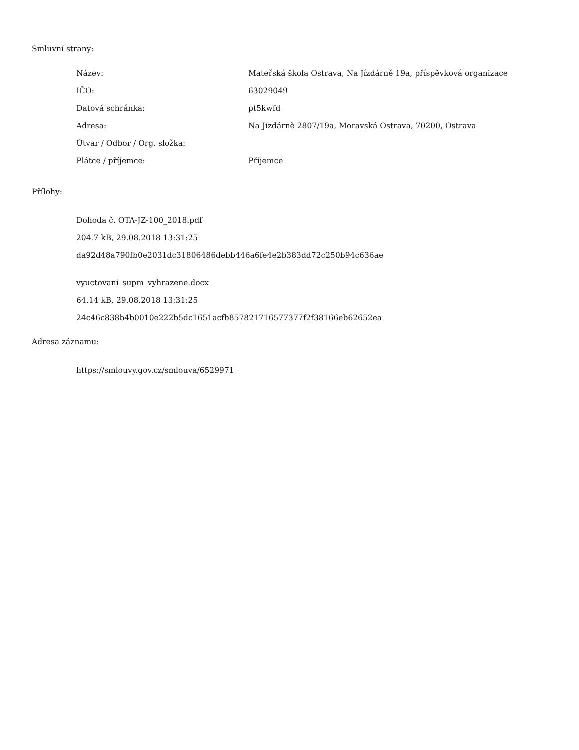Smluvní strany:
| Název: | Mateřská škola Ostrava, Na Jízdárně 19a, příspěvková organizace |
| IČO: | 63029049 |
| Datová schránka: | pt5kwfd |
| Adresa: | Na Jízdárně 2807/19a, Moravská Ostrava, 70200, Ostrava |
| Útvar / Odbor / Org. složka: | |
| Plátce / příjemce: | Příjemce |
Přílohy:
Dohoda č. OTA-JZ-100_2018.pdf
204.7 kB, 29.08.2018 13:31:25
da92d48a790fb0e2031dc31806486debb446a6fe4e2b383dd72c250b94c636ae
vyuctovani_supm_vyhrazene.docx
64.14 kB, 29.08.2018 13:31:25
24c46c838b4b0010e222b5dc1651acfb857821716577377f2f38166eb62652ea
Adresa záznamu:
https://smlouvy.gov.cz/smlouva/6529971